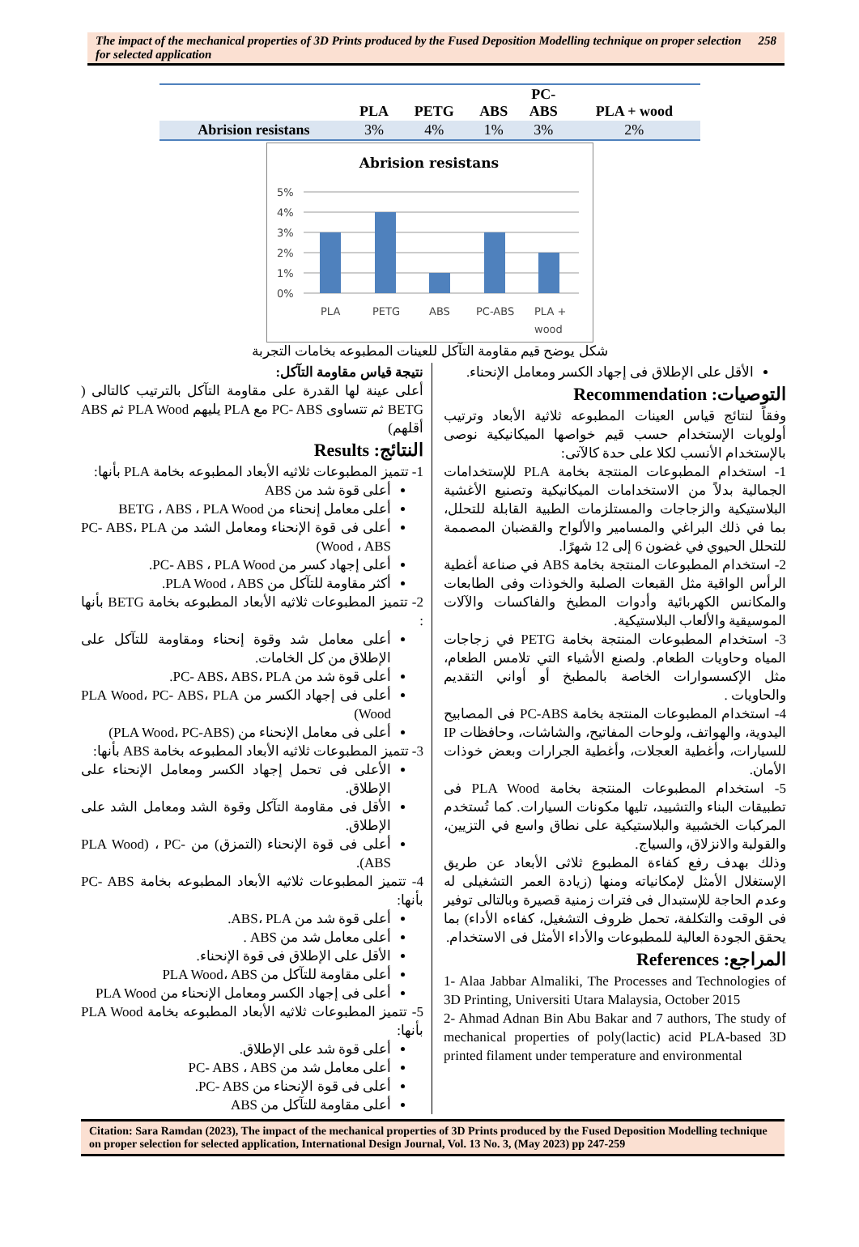The impact of the mechanical properties of 3D Prints produced by the Fused Deposition Modelling technique on proper selection for selected application 258
| | PLA | PETG | ABS | PC- ABS | PLA + wood |
| --- | --- | --- | --- | --- | --- |
| Abrision resistans | 3% | 4% | 1% | 3% | 2% |
Abrision resistans
5%
4%
3%
2%
1%
0%
PLA
PETG
ABS
PC-ABS
PLA +
wood
شكل يوضح قيم مقاومة التآكل للعينات المطبوعه بخامات التجربة
نتيجة قياس مقاومة التآكل:
أعلى عينة لها القدرة على مقاومة التآكل بالترتيب كالتالى ( BETG ثم تتساوى PC- ABS مع PLA يليهم PLA Wood ثم ABS أقلهم)
النتائج: Results
1- تتميز المطبوعات ثلاثيه الأبعاد المطبوعه بخامة PLA بأنها:
أعلى قوة شد من ABS
أعلى معامل إنحناء من BETG ، ABS ، PLA Wood
أعلى فى قوة الإنحناء ومعامل الشد من PC- ABS، PLA Wood ، ABS)
أعلى إجهاد كسر من PC- ABS ، PLA Wood.
أكثر مقاومة للتآكل من PLA Wood ، ABS.
2- تتميز المطبوعات ثلاثيه الأبعاد المطبوعه بخامة BETG بأنها :
أعلى معامل شد وقوة إنحناء ومقاومة للتآكل على الإطلاق من كل الخامات.
أعلى قوة شد من PC- ABS، ABS، PLA.
أعلى فى إجهاد الكسر من PLA Wood، PC- ABS، PLA Wood)
أعلى فى معامل الإنحناء من (PLA Wood، PC-ABS)
3- تتميز المطبوعات ثلاثيه الأبعاد المطبوعه بخامة ABS بأنها:
الأعلى فى تحمل إجهاد الكسر ومعامل الإنحناء على الإطلاق.
الأقل فى مقاومة التآكل وقوة الشد ومعامل الشد على الإطلاق.
أعلى فى قوة الإنحناء (التمزق) من PLA Wood) ، PC- ABS).
4- تتميز المطبوعات ثلاثيه الأبعاد المطبوعه بخامة PC- ABS بأنها:
أعلى قوة شد من ABS، PLA.
أعلى معامل شد من ABS .
الأقل على الإطلاق فى قوة الإنحناء.
أعلى مقاومة للتآكل من PLA Wood، ABS
أعلى فى إجهاد الكسر ومعامل الإنحناء من PLA Wood
5- تتميز المطبوعات ثلاثيه الأبعاد المطبوعه بخامة PLA Wood بأنها:
أعلى قوة شد على الإطلاق.
أعلى معامل شد من PC- ABS ، ABS
أعلى فى قوة الإنحناء من PC- ABS.
أعلى مقاومة للتآكل من ABS
الأقل على الإطلاق فى إجهاد الكسر ومعامل الإنحناء.
التوصيات: Recommendation
وفقاً لنتائج قياس العينات المطبوعه ثلاثية الأبعاد وترتيب أولويات الإستخدام حسب قيم خواصها الميكانيكية نوصى بالإستخدام الأنسب لكلا على حدة كالآتى:
1- استخدام المطبوعات المنتجة بخامة PLA للإستخدامات الجمالية بدلاً من الاستخدامات الميكانيكية وتصنيع الأغشية البلاستيكية والزجاجات والمستلزمات الطبية القابلة للتحلل، بما في ذلك البراغي والمسامير والألواح والقضبان المصممة للتحلل الحيوي في غضون 6 إلى 12 شهرًا.
2- استخدام المطبوعات المنتجة بخامة ABS في صناعة أغطية الرأس الواقية مثل القبعات الصلبة والخوذات وفى الطابعات والمكانس الكهربائية وأدوات المطبخ والفاكسات والآلات الموسيقية والألعاب البلاستيكية.
3- استخدام المطبوعات المنتجة بخامة PETG في زجاجات المياه وحاويات الطعام. ولصنع الأشياء التي تلامس الطعام، مثل الإكسسوارات الخاصة بالمطبخ أو أواني التقديم والحاويات .
4- استخدام المطبوعات المنتجة بخامة PC-ABS فى المصابيح اليدوية، والهواتف، ولوحات المفاتيح، والشاشات، وحافظات IP للسيارات، وأغطية العجلات، وأغطية الجرارات وبعض خوذات الأمان.
5- استخدام المطبوعات المنتجة بخامة PLA Wood فى تطبيقات البناء والتشييد، تليها مكونات السيارات. كما تُستخدم المركبات الخشبية والبلاستيكية على نطاق واسع في التزيين، والقولبة والانزلاق، والسياج.
وذلك بهدف رفع كفاءة المطبوع ثلاثى الأبعاد عن طريق الإستغلال الأمثل لإمكانياته ومنها (زيادة العمر التشغيلى له وعدم الحاجة للإستبدال فى فترات زمنية قصيرة وبالتالى توفير فى الوقت والتكلفة، تحمل ظروف التشغيل، كفاءه الأداء) بما يحقق الجودة العالية للمطبوعات والأداء الأمثل فى الاستخدام.
المراجع: References
1- Alaa Jabbar Almaliki, The Processes and Technologies of 3D Printing, Universiti Utara Malaysia, October 2015
2- Ahmad Adnan Bin Abu Bakar and 7 authors, The study of mechanical properties of poly(lactic) acid PLA-based 3D printed filament under temperature and environmental
Citation: Sara Ramdan (2023), The impact of the mechanical properties of 3D Prints produced by the Fused Deposition Modelling technique on proper selection for selected application, International Design Journal, Vol. 13 No. 3, (May 2023) pp 247-259